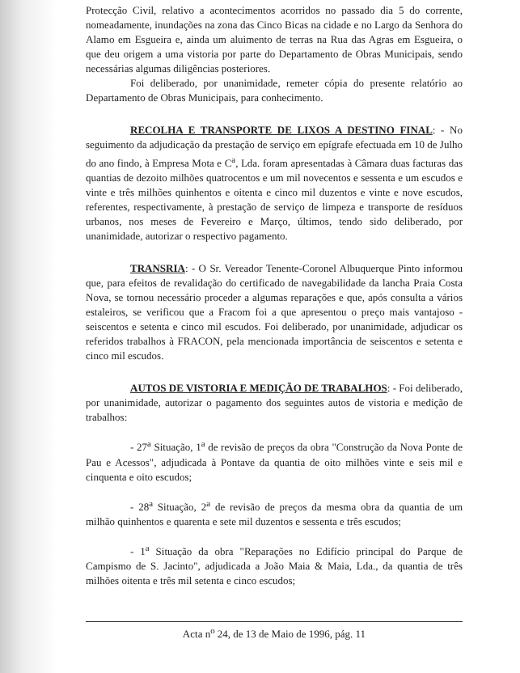Protecção Civil, relativo a acontecimentos acorridos no passado dia 5 do corrente, nomeadamente, inundações na zona das Cinco Bicas na cidade e no Largo da Senhora do Alamo em Esgueira e, ainda um aluimento de terras na Rua das Agras em Esgueira, o que deu origem a uma vistoria por parte do Departamento de Obras Municipais, sendo necessárias algumas diligências posteriores.
Foi deliberado, por unanimidade, remeter cópia do presente relatório ao Departamento de Obras Municipais, para conhecimento.
RECOLHA E TRANSPORTE DE LIXOS A DESTINO FINAL: - No seguimento da adjudicação da prestação de serviço em epígrafe efectuada em 10 de Julho do ano findo, à Empresa Mota e C<sup>a</sup>, Lda. foram apresentadas à Câmara duas facturas das quantias de dezoito milhões quatrocentos e um mil novecentos e sessenta e um escudos e vinte e três milhões quinhentos e oitenta e cinco mil duzentos e vinte e nove escudos, referentes, respectivamente, à prestação de serviço de limpeza e transporte de resíduos urbanos, nos meses de Fevereiro e Março, últimos, tendo sido deliberado, por unanimidade, autorizar o respectivo pagamento.
TRANSRIA: - O Sr. Vereador Tenente-Coronel Albuquerque Pinto informou que, para efeitos de revalidação do certificado de navegabilidade da lancha Praia Costa Nova, se tornou necessário proceder a algumas reparações e que, após consulta a vários estaleiros, se verificou que a Fracom foi a que apresentou o preço mais vantajoso - seiscentos e setenta e cinco mil escudos. Foi deliberado, por unanimidade, adjudicar os referidos trabalhos à FRACON, pela mencionada importância de seiscentos e setenta e cinco mil escudos.
AUTOS DE VISTORIA E MEDIÇÃO DE TRABALHOS: - Foi deliberado, por unanimidade, autorizar o pagamento dos seguintes autos de vistoria e medição de trabalhos:
- 27<sup>a</sup> Situação, 1<sup>a</sup> de revisão de preços da obra "Construção da Nova Ponte de Pau e Acessos", adjudicada à Pontave da quantia de oito milhões vinte e seis mil e cinquenta e oito escudos;
- 28<sup>a</sup> Situação, 2<sup>a</sup> de revisão de preços da mesma obra da quantia de um milhão quinhentos e quarenta e sete mil duzentos e sessenta e três escudos;
- 1<sup>a</sup> Situação da obra "Reparações no Edifício principal do Parque de Campismo de S. Jacinto", adjudicada a João Maia & Maia, Lda., da quantia de três milhões oitenta e três mil setenta e cinco escudos;
Acta n<sup>o</sup> 24, de 13 de Maio de 1996, pág. 11